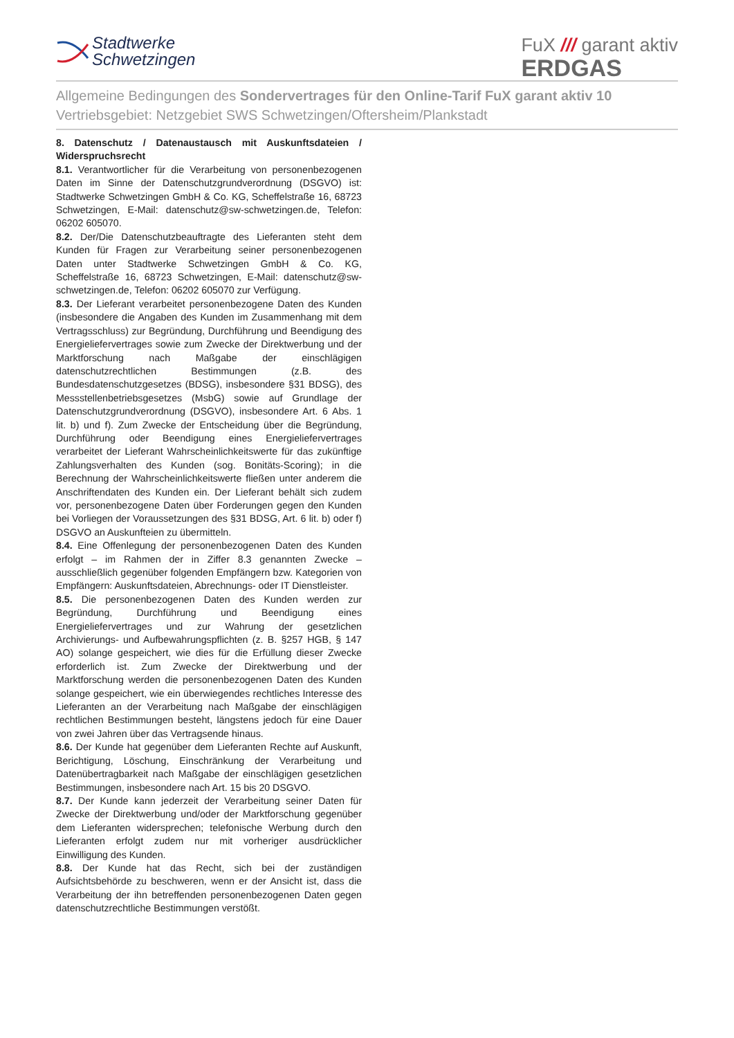Stadtwerke
Schwetzingen
FuX /// garant aktiv
ERDGAS
Allgemeine Bedingungen des Sondervertrages für den Online-Tarif FuX garant aktiv 10
Vertriebsgebiet: Netzgebiet SWS Schwetzingen/Oftersheim/Plankstadt
8. Datenschutz / Datenaustausch mit Auskunftsdateien / Widerspruchsrecht
8.1. Verantwortlicher für die Verarbeitung von personenbezogenen Daten im Sinne der Datenschutzgrundverordnung (DSGVO) ist: Stadtwerke Schwetzingen GmbH & Co. KG, Scheffelstraße 16, 68723 Schwetzingen, E-Mail: datenschutz@sw-schwetzingen.de, Telefon: 06202 605070.
8.2. Der/Die Datenschutzbeauftragte des Lieferanten steht dem Kunden für Fragen zur Verarbeitung seiner personenbezogenen Daten unter Stadtwerke Schwetzingen GmbH & Co. KG, Scheffelstraße 16, 68723 Schwetzingen, E-Mail: datenschutz@sw-schwetzingen.de, Telefon: 06202 605070 zur Verfügung.
8.3. Der Lieferant verarbeitet personenbezogene Daten des Kunden (insbesondere die Angaben des Kunden im Zusammenhang mit dem Vertragsschluss) zur Begründung, Durchführung und Beendigung des Energieliefervertrages sowie zum Zwecke der Direktwerbung und der Marktforschung nach Maßgabe der einschlägigen datenschutzrechtlichen Bestimmungen (z.B. des Bundesdatenschutzgesetzes (BDSG), insbesondere §31 BDSG), des Messstellenbetriebsgesetzes (MsbG) sowie auf Grundlage der Datenschutzgrundverordnung (DSGVO), insbesondere Art. 6 Abs. 1 lit. b) und f). Zum Zwecke der Entscheidung über die Begründung, Durchführung oder Beendigung eines Energieliefervertrages verarbeitet der Lieferant Wahrscheinlichkeitswerte für das zukünftige Zahlungsverhalten des Kunden (sog. Bonitäts-Scoring); in die Berechnung der Wahrscheinlichkeitswerte fließen unter anderem die Anschriftendaten des Kunden ein. Der Lieferant behält sich zudem vor, personenbezogene Daten über Forderungen gegen den Kunden bei Vorliegen der Voraussetzungen des §31 BDSG, Art. 6 lit. b) oder f) DSGVO an Auskunfteien zu übermitteln.
8.4. Eine Offenlegung der personenbezogenen Daten des Kunden erfolgt – im Rahmen der in Ziffer 8.3 genannten Zwecke – ausschließlich gegenüber folgenden Empfängern bzw. Kategorien von Empfängern: Auskunftsdateien, Abrechnungs- oder IT Dienstleister.
8.5. Die personenbezogenen Daten des Kunden werden zur Begründung, Durchführung und Beendigung eines Energieliefervertrages und zur Wahrung der gesetzlichen Archivierungs- und Aufbewahrungspflichten (z. B. §257 HGB, § 147 AO) solange gespeichert, wie dies für die Erfüllung dieser Zwecke erforderlich ist. Zum Zwecke der Direktwerbung und der Marktforschung werden die personenbezogenen Daten des Kunden solange gespeichert, wie ein überwiegendes rechtliches Interesse des Lieferanten an der Verarbeitung nach Maßgabe der einschlägigen rechtlichen Bestimmungen besteht, längstens jedoch für eine Dauer von zwei Jahren über das Vertragsende hinaus.
8.6. Der Kunde hat gegenüber dem Lieferanten Rechte auf Auskunft, Berichtigung, Löschung, Einschränkung der Verarbeitung und Datenübertragbarkeit nach Maßgabe der einschlägigen gesetzlichen Bestimmungen, insbesondere nach Art. 15 bis 20 DSGVO.
8.7. Der Kunde kann jederzeit der Verarbeitung seiner Daten für Zwecke der Direktwerbung und/oder der Marktforschung gegenüber dem Lieferanten widersprechen; telefonische Werbung durch den Lieferanten erfolgt zudem nur mit vorheriger ausdrücklicher Einwilligung des Kunden.
8.8. Der Kunde hat das Recht, sich bei der zuständigen Aufsichtsbehörde zu beschweren, wenn er der Ansicht ist, dass die Verarbeitung der ihn betreffenden personenbezogenen Daten gegen datenschutzrechtliche Bestimmungen verstößt.